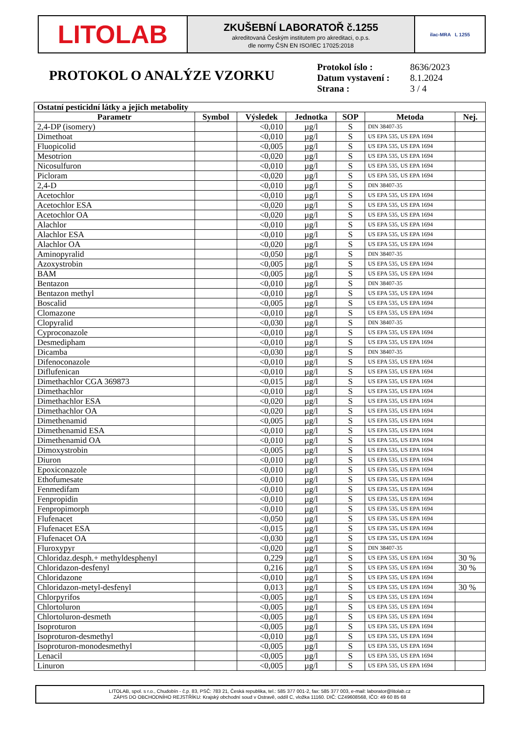LITOLAB
ZKUŠEBNÍ LABORATOŘ č.1255
akreditovaná Českým institutem pro akreditaci, o.p.s.
dle normy ČSN EN ISO/IEC 17025:2018
ilac-MRA L 1255
PROTOKOL O ANALÝZE VZORKU
| Protokol íslo : | 8636/2023 |
| Datum vystavení : | 8.1.2024 |
| Strana : | 3 / 4 |
| Ostatní pesticidní látky a jejich metabolity | | | | | | |
| --- | --- | --- | --- | --- | --- | --- |
| Parametr | Symbol | Výsledek | Jednotka | SOP | Metoda | Nej. |
| 2,4-DP (isomery) | | <0,010 | µg/l | S | DIN 38407-35 | |
| Dimethoat | | <0,010 | µg/l | S | US EPA 535, US EPA 1694 | |
| Fluopicolid | | <0,005 | µg/l | S | US EPA 535, US EPA 1694 | |
| Mesotrion | | <0,020 | µg/l | S | US EPA 535, US EPA 1694 | |
| Nicosulfuron | | <0,010 | µg/l | S | US EPA 535, US EPA 1694 | |
| Picloram | | <0,020 | µg/l | S | US EPA 535, US EPA 1694 | |
| 2,4-D | | <0,010 | µg/l | S | DIN 38407-35 | |
| Acetochlor | | <0,010 | µg/l | S | US EPA 535, US EPA 1694 | |
| Acetochlor ESA | | <0,020 | µg/l | S | US EPA 535, US EPA 1694 | |
| Acetochlor OA | | <0,020 | µg/l | S | US EPA 535, US EPA 1694 | |
| Alachlor | | <0,010 | µg/l | S | US EPA 535, US EPA 1694 | |
| Alachlor ESA | | <0,010 | µg/l | S | US EPA 535, US EPA 1694 | |
| Alachlor OA | | <0,020 | µg/l | S | US EPA 535, US EPA 1694 | |
| Aminopyralid | | <0,050 | µg/l | S | DIN 38407-35 | |
| Azoxystrobin | | <0,005 | µg/l | S | US EPA 535, US EPA 1694 | |
| BAM | | <0,005 | µg/l | S | US EPA 535, US EPA 1694 | |
| Bentazon | | <0,010 | µg/l | S | DIN 38407-35 | |
| Bentazon methyl | | <0,010 | µg/l | S | US EPA 535, US EPA 1694 | |
| Boscalid | | <0,005 | µg/l | S | US EPA 535, US EPA 1694 | |
| Clomazone | | <0,010 | µg/l | S | US EPA 535, US EPA 1694 | |
| Clopyralid | | <0,030 | µg/l | S | DIN 38407-35 | |
| Cyproconazole | | <0,010 | µg/l | S | US EPA 535, US EPA 1694 | |
| Desmedipham | | <0,010 | µg/l | S | US EPA 535, US EPA 1694 | |
| Dicamba | | <0,030 | µg/l | S | DIN 38407-35 | |
| Difenoconazole | | <0,010 | µg/l | S | US EPA 535, US EPA 1694 | |
| Diflufenican | | <0,010 | µg/l | S | US EPA 535, US EPA 1694 | |
| Dimethachlor CGA 369873 | | <0,015 | µg/l | S | US EPA 535, US EPA 1694 | |
| Dimethachlor | | <0,010 | µg/l | S | US EPA 535, US EPA 1694 | |
| Dimethachlor ESA | | <0,020 | µg/l | S | US EPA 535, US EPA 1694 | |
| Dimethachlor OA | | <0,020 | µg/l | S | US EPA 535, US EPA 1694 | |
| Dimethenamid | | <0,005 | µg/l | S | US EPA 535, US EPA 1694 | |
| Dimethenamid ESA | | <0,010 | µg/l | S | US EPA 535, US EPA 1694 | |
| Dimethenamid OA | | <0,010 | µg/l | S | US EPA 535, US EPA 1694 | |
| Dimoxystrobin | | <0,005 | µg/l | S | US EPA 535, US EPA 1694 | |
| Diuron | | <0,010 | µg/l | S | US EPA 535, US EPA 1694 | |
| Epoxiconazole | | <0,010 | µg/l | S | US EPA 535, US EPA 1694 | |
| Ethofumesate | | <0,010 | µg/l | S | US EPA 535, US EPA 1694 | |
| Fenmedifam | | <0,010 | µg/l | S | US EPA 535, US EPA 1694 | |
| Fenpropidin | | <0,010 | µg/l | S | US EPA 535, US EPA 1694 | |
| Fenpropimorph | | <0,010 | µg/l | S | US EPA 535, US EPA 1694 | |
| Flufenacet | | <0,050 | µg/l | S | US EPA 535, US EPA 1694 | |
| Flufenacet ESA | | <0,015 | µg/l | S | US EPA 535, US EPA 1694 | |
| Flufenacet OA | | <0,030 | µg/l | S | US EPA 535, US EPA 1694 | |
| Fluroxypyr | | <0,020 | µg/l | S | DIN 38407-35 | |
| Chloridaz.desph.+ methyldesphenyl | | 0,229 | µg/l | S | US EPA 535, US EPA 1694 | 30 % |
| Chloridazon-desfenyl | | 0,216 | µg/l | S | US EPA 535, US EPA 1694 | 30 % |
| Chloridazone | | <0,010 | µg/l | S | US EPA 535, US EPA 1694 | |
| Chloridazon-metyl-desfenyl | | 0,013 | µg/l | S | US EPA 535, US EPA 1694 | 30 % |
| Chlorpyrifos | | <0,005 | µg/l | S | US EPA 535, US EPA 1694 | |
| Chlortoluron | | <0,005 | µg/l | S | US EPA 535, US EPA 1694 | |
| Chlortoluron-desmeth | | <0,005 | µg/l | S | US EPA 535, US EPA 1694 | |
| Isoproturon | | <0,005 | µg/l | S | US EPA 535, US EPA 1694 | |
| Isoproturon-desmethyl | | <0,010 | µg/l | S | US EPA 535, US EPA 1694 | |
| Isoproturon-monodesmethyl | | <0,005 | µg/l | S | US EPA 535, US EPA 1694 | |
| Lenacil | | <0,005 | µg/l | S | US EPA 535, US EPA 1694 | |
| Linuron | | <0,005 | µg/l | S | US EPA 535, US EPA 1694 | |
LITOLAB, spol. s r.o., Chudobín - č.p. 83, PSČ: 783 21, Česká republika, tel.: 585 377 001-2, fax: 585 377 003, e-mail: laborator@litolab.cz
ZÁPIS DO OBCHODNÍHO REJSTŘÍKU: Krajský obchodní soud v Ostravě, oddíl C, vložka 11160. DIČ: CZ49608568, IČO: 49 60 85 68